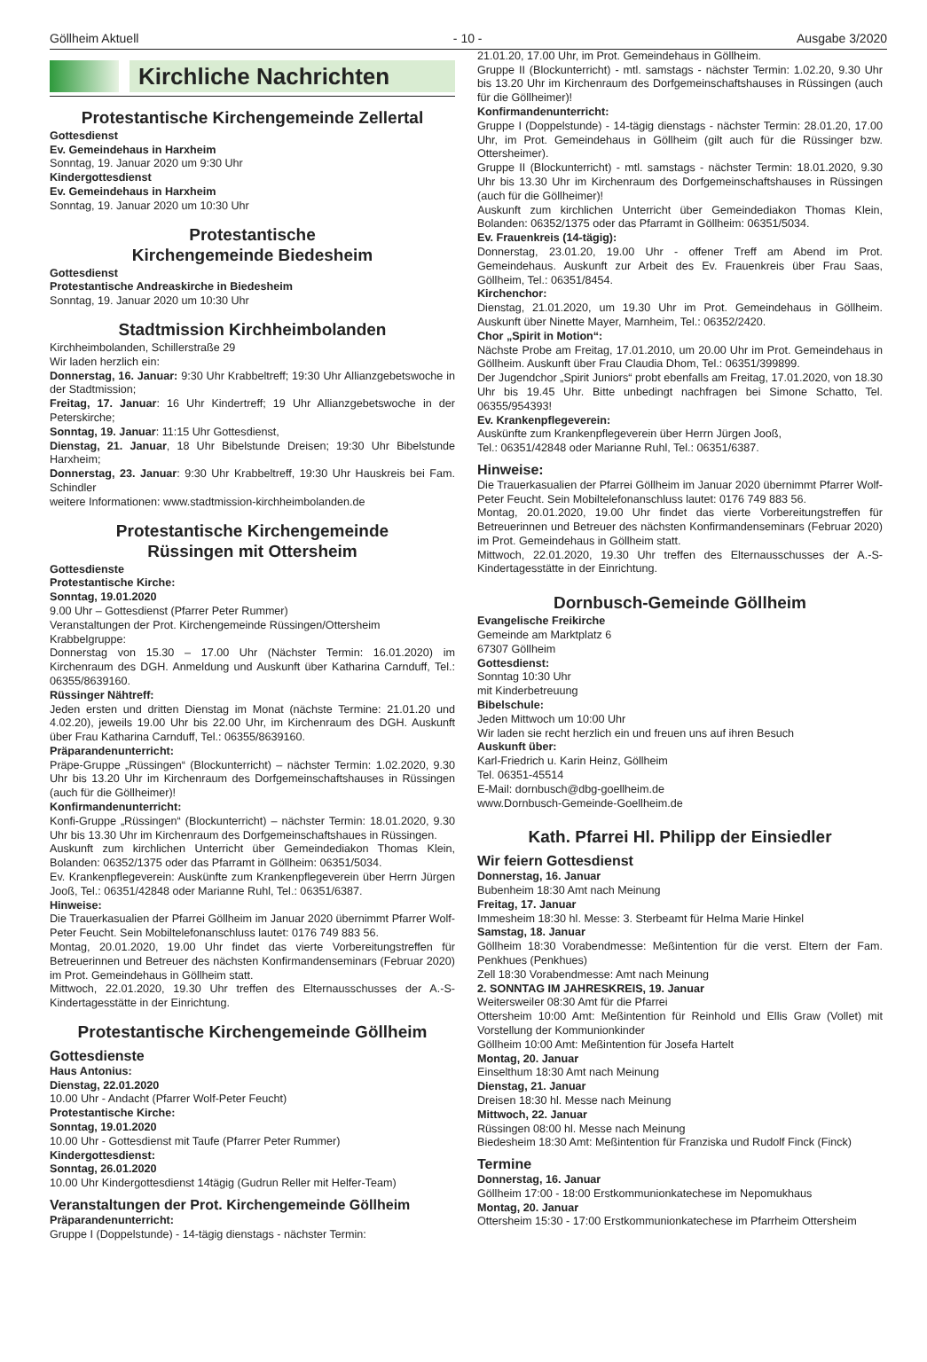Göllheim Aktuell - 10 - Ausgabe 3/2020
Kirchliche Nachrichten
Protestantische Kirchengemeinde Zellertal
Gottesdienst
Ev. Gemeindehaus in Harxheim
Sonntag, 19. Januar 2020 um 9:30 Uhr
Kindergottesdienst
Ev. Gemeindehaus in Harxheim
Sonntag, 19. Januar 2020 um 10:30 Uhr
Protestantische
Kirchengemeinde Biedesheim
Gottesdienst
Protestantische Andreaskirche in Biedesheim
Sonntag, 19. Januar 2020 um 10:30 Uhr
Stadtmission Kirchheimbolanden
Kirchheimbolanden, Schillerstraße 29
Wir laden herzlich ein:
Donnerstag, 16. Januar: 9:30 Uhr Krabbeltreff; 19:30 Uhr Allianzgebetswoche in der Stadtmission;
Freitag, 17. Januar: 16 Uhr Kindertreff; 19 Uhr Allianzgebetswoche in der Peterskirche;
Sonntag, 19. Januar: 11:15 Uhr Gottesdienst,
Dienstag, 21. Januar, 18 Uhr Bibelstunde Dreisen; 19:30 Uhr Bibelstunde Harxheim;
Donnerstag, 23. Januar: 9:30 Uhr Krabbeltreff, 19:30 Uhr Hauskreis bei Fam. Schindler
weitere Informationen: www.stadtmission-kirchheimbolanden.de
Protestantische Kirchengemeinde
Rüssingen mit Ottersheim
Gottesdienste
Protestantische Kirche:
Sonntag, 19.01.2020
9.00 Uhr – Gottesdienst (Pfarrer Peter Rummer)
Veranstaltungen der Prot. Kirchengemeinde Rüssingen/Ottersheim
Krabbelgruppe:
Donnerstag von 15.30 – 17.00 Uhr (Nächster Termin: 16.01.2020) im Kirchenraum des DGH. Anmeldung und Auskunft über Katharina Carnduff, Tel.: 06355/8639160.
Rüssinger Nähtreff:
Jeden ersten und dritten Dienstag im Monat (nächste Termine: 21.01.20 und 4.02.20), jeweils 19.00 Uhr bis 22.00 Uhr, im Kirchenraum des DGH. Auskunft über Frau Katharina Carnduff, Tel.: 06355/8639160.
Präparandenunterricht:
Präpe-Gruppe „Rüssingen“ (Blockunterricht) – nächster Termin: 1.02.2020, 9.30 Uhr bis 13.20 Uhr im Kirchenraum des Dorfgemeinschaftshauses in Rüssingen (auch für die Göllheimer)!
Konfirmandenunterricht:
Konfi-Gruppe „Rüssingen“ (Blockunterricht) – nächster Termin: 18.01.2020, 9.30 Uhr bis 13.30 Uhr im Kirchenraum des Dorfgemeinschaftshaues in Rüssingen.
Auskunft zum kirchlichen Unterricht über Gemeindediakon Thomas Klein, Bolanden: 06352/1375 oder das Pfarramt in Göllheim: 06351/5034.
Ev. Krankenpflegeverein: Auskünfte zum Krankenpflegeverein über Herrn Jürgen Jooß, Tel.: 06351/42848 oder Marianne Ruhl, Tel.: 06351/6387.
Hinweise:
Die Trauerkasualien der Pfarrei Göllheim im Januar 2020 übernimmt Pfarrer Wolf-Peter Feucht. Sein Mobiltelefonanschluss lautet: 0176 749 883 56.
Montag, 20.01.2020, 19.00 Uhr findet das vierte Vorbereitungstreffen für Betreuerinnen und Betreuer des nächsten Konfirmandenseminars (Februar 2020) im Prot. Gemeindehaus in Göllheim statt.
Mittwoch, 22.01.2020, 19.30 Uhr treffen des Elternausschusses der A.-S-Kindertagesstätte in der Einrichtung.
Protestantische Kirchengemeinde Göllheim
Gottesdienste
Haus Antonius:
Dienstag, 22.01.2020
10.00 Uhr - Andacht (Pfarrer Wolf-Peter Feucht)
Protestantische Kirche:
Sonntag, 19.01.2020
10.00 Uhr - Gottesdienst mit Taufe (Pfarrer Peter Rummer)
Kindergottesdienst:
Sonntag, 26.01.2020
10.00 Uhr Kindergottesdienst 14tägig (Gudrun Reller mit Helfer-Team)
Veranstaltungen der Prot. Kirchengemeinde Göllheim
Präparandenunterricht:
Gruppe I (Doppelstunde) - 14-tägig dienstags - nächster Termin:
21.01.20, 17.00 Uhr, im Prot. Gemeindehaus in Göllheim.
Gruppe II (Blockunterricht) - mtl. samstags - nächster Termin: 1.02.20, 9.30 Uhr bis 13.20 Uhr im Kirchenraum des Dorfgemeinschaftshauses in Rüssingen (auch für die Göllheimer)!
Konfirmandenunterricht:
Gruppe I (Doppelstunde) - 14-tägig dienstags - nächster Termin: 28.01.20, 17.00 Uhr, im Prot. Gemeindehaus in Göllheim (gilt auch für die Rüssinger bzw. Ottersheimer).
Gruppe II (Blockunterricht) - mtl. samstags - nächster Termin: 18.01.2020, 9.30 Uhr bis 13.30 Uhr im Kirchenraum des Dorfgemeinschaftshauses in Rüssingen (auch für die Göllheimer)!
Auskunft zum kirchlichen Unterricht über Gemeindediakon Thomas Klein, Bolanden: 06352/1375 oder das Pfarramt in Göllheim: 06351/5034.
Ev. Frauenkreis (14-tägig):
Donnerstag, 23.01.20, 19.00 Uhr - offener Treff am Abend im Prot. Gemeindehaus. Auskunft zur Arbeit des Ev. Frauenkreis über Frau Saas, Göllheim, Tel.: 06351/8454.
Kirchenchor:
Dienstag, 21.01.2020, um 19.30 Uhr im Prot. Gemeindehaus in Göllheim. Auskunft über Ninette Mayer, Marnheim, Tel.: 06352/2420.
Chor „Spirit in Motion“:
Nächste Probe am Freitag, 17.01.2010, um 20.00 Uhr im Prot. Gemeindehaus in Göllheim. Auskunft über Frau Claudia Dhom, Tel.: 06351/399899.
Der Jugendchor „Spirit Juniors“ probt ebenfalls am Freitag, 17.01.2020, von 18.30 Uhr bis 19.45 Uhr. Bitte unbedingt nachfragen bei Simone Schatto, Tel. 06355/954393!
Ev. Krankenpflegeverein:
Auskünfte zum Krankenpflegeverein über Herrn Jürgen Jooß,
Tel.: 06351/42848 oder Marianne Ruhl, Tel.: 06351/6387.
Hinweise:
Die Trauerkasualien der Pfarrei Göllheim im Januar 2020 übernimmt Pfarrer Wolf-Peter Feucht. Sein Mobiltelefonanschluss lautet: 0176 749 883 56.
Montag, 20.01.2020, 19.00 Uhr findet das vierte Vorbereitungstreffen für Betreuerinnen und Betreuer des nächsten Konfirmandenseminars (Februar 2020) im Prot. Gemeindehaus in Göllheim statt.
Mittwoch, 22.01.2020, 19.30 Uhr treffen des Elternausschusses der A.-S-Kindertagesstätte in der Einrichtung.
Dornbusch-Gemeinde Göllheim
Evangelische Freikirche
Gemeinde am Marktplatz 6
67307 Göllheim
Gottesdienst:
Sonntag 10:30 Uhr
mit Kinderbetreuung
Bibelschule:
Jeden Mittwoch um 10:00 Uhr
Wir laden sie recht herzlich ein und freuen uns auf ihren Besuch
Auskunft über:
Karl-Friedrich u. Karin Heinz, Göllheim
Tel. 06351-45514
E-Mail: dornbusch@dbg-goellheim.de
www.Dornbusch-Gemeinde-Goellheim.de
Kath. Pfarrei Hl. Philipp der Einsiedler
Wir feiern Gottesdienst
Donnerstag, 16. Januar
Bubenheim 18:30 Amt nach Meinung
Freitag, 17. Januar
Immesheim 18:30 hl. Messe: 3. Sterbeamt für Helma Marie Hinkel
Samstag, 18. Januar
Göllheim 18:30 Vorabendmesse: Meßintention für die verst. Eltern der Fam. Penkhues (Penkhues)
Zell 18:30 Vorabendmesse: Amt nach Meinung
2. SONNTAG IM JAHRESKREIS, 19. Januar
Weitersweiler 08:30 Amt für die Pfarrei
Ottersheim 10:00 Amt: Meßintention für Reinhold und Ellis Graw (Vollet) mit Vorstellung der Kommunionkinder
Göllheim 10:00 Amt: Meßintention für Josefa Hartelt
Montag, 20. Januar
Einselthum 18:30 Amt nach Meinung
Dienstag, 21. Januar
Dreisen 18:30 hl. Messe nach Meinung
Mittwoch, 22. Januar
Rüssingen 08:00 hl. Messe nach Meinung
Biedesheim 18:30 Amt: Meßintention für Franziska und Rudolf Finck (Finck)
Termine
Donnerstag, 16. Januar
Göllheim 17:00 - 18:00 Erstkommunionkatechese im Nepomukhaus
Montag, 20. Januar
Ottersheim 15:30 - 17:00 Erstkommunionkatechese im Pfarrheim Ottersheim